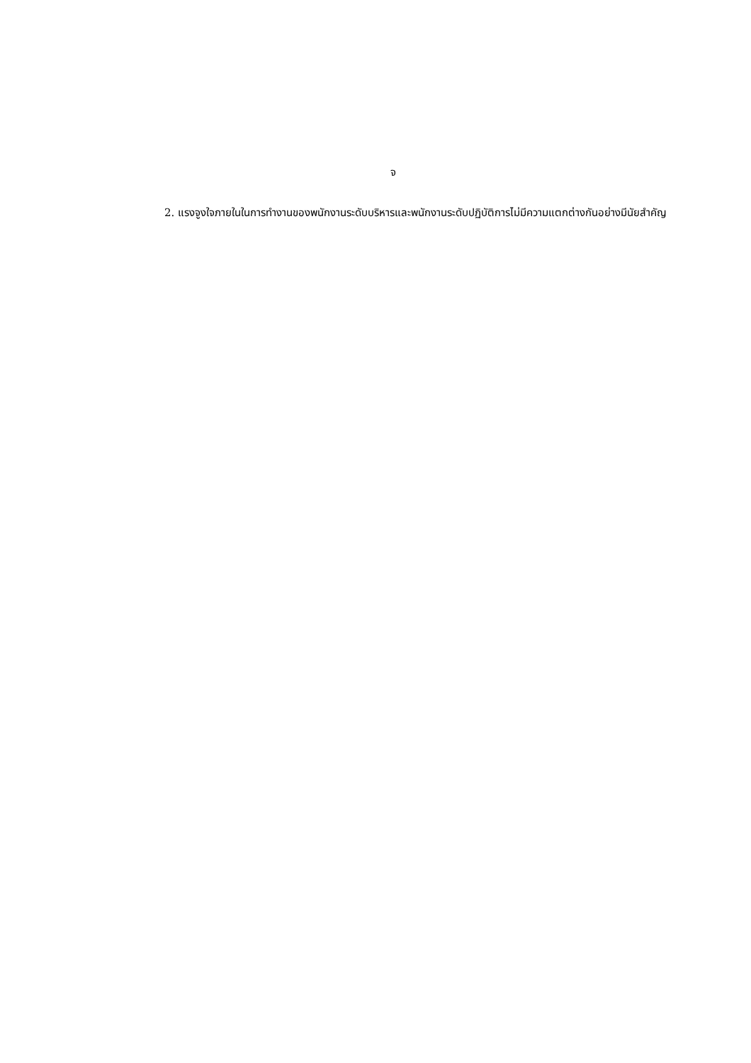จ
2. แรงจูงใจภายในในการทำงานของพนักงานระดับบริหารและพนักงานระดับปฏิบัติการไม่มีความแตกต่างกันอย่างมีนัยสำคัญ